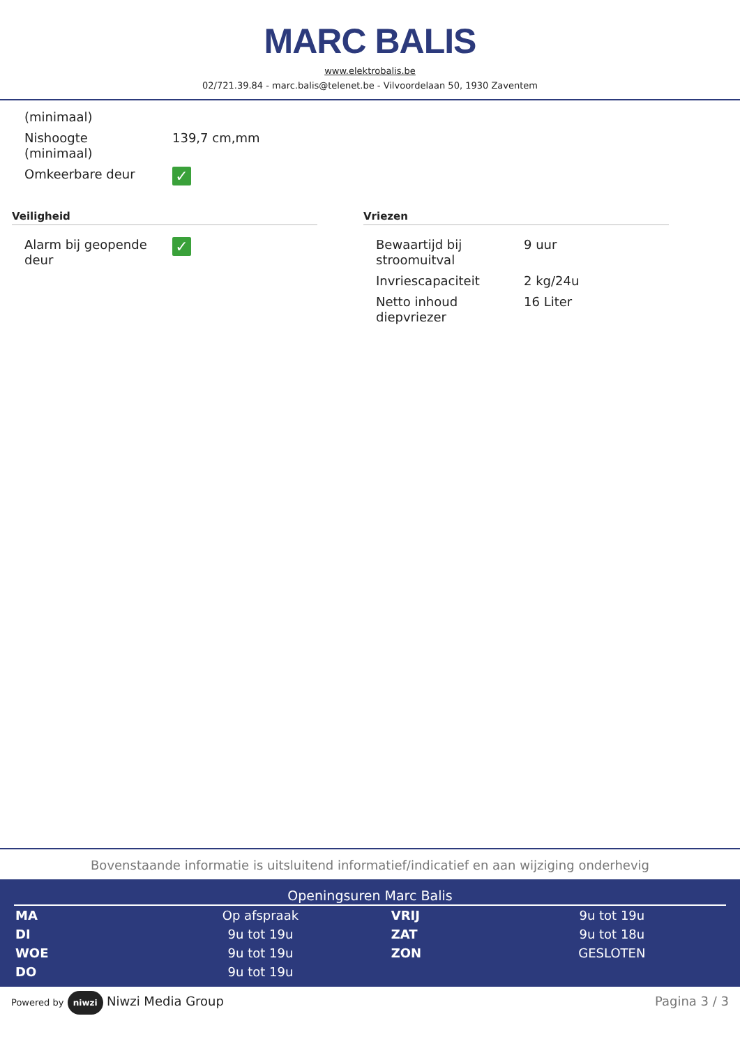MARC BALIS
www.elektrobalis.be
02/721.39.84 - marc.balis@telenet.be - Vilvoordelaan 50, 1930 Zaventem
| (minimaal) | |
| Nishoogte (minimaal) | 139,7 cm,mm |
| Omkeerbare deur | ✓ |
Veiligheid
| Alarm bij geopende deur | ✓ |
Vriezen
| Bewaartijd bij stroomuitval | 9 uur |
| Invriescapaciteit | 2 kg/24u |
| Netto inhoud diepvriezer | 16 Liter |
Bovenstaande informatie is uitsluitend informatief/indicatief en aan wijziging onderhevig
Openingsuren Marc Balis
| MA | Op afspraak | VRIJ | 9u tot 19u |
| DI | 9u tot 19u | ZAT | 9u tot 18u |
| WOE | 9u tot 19u | ZON | GESLOTEN |
| DO | 9u tot 19u | | |
Powered by niwzi Niwzi Media Group
Pagina 3 / 3